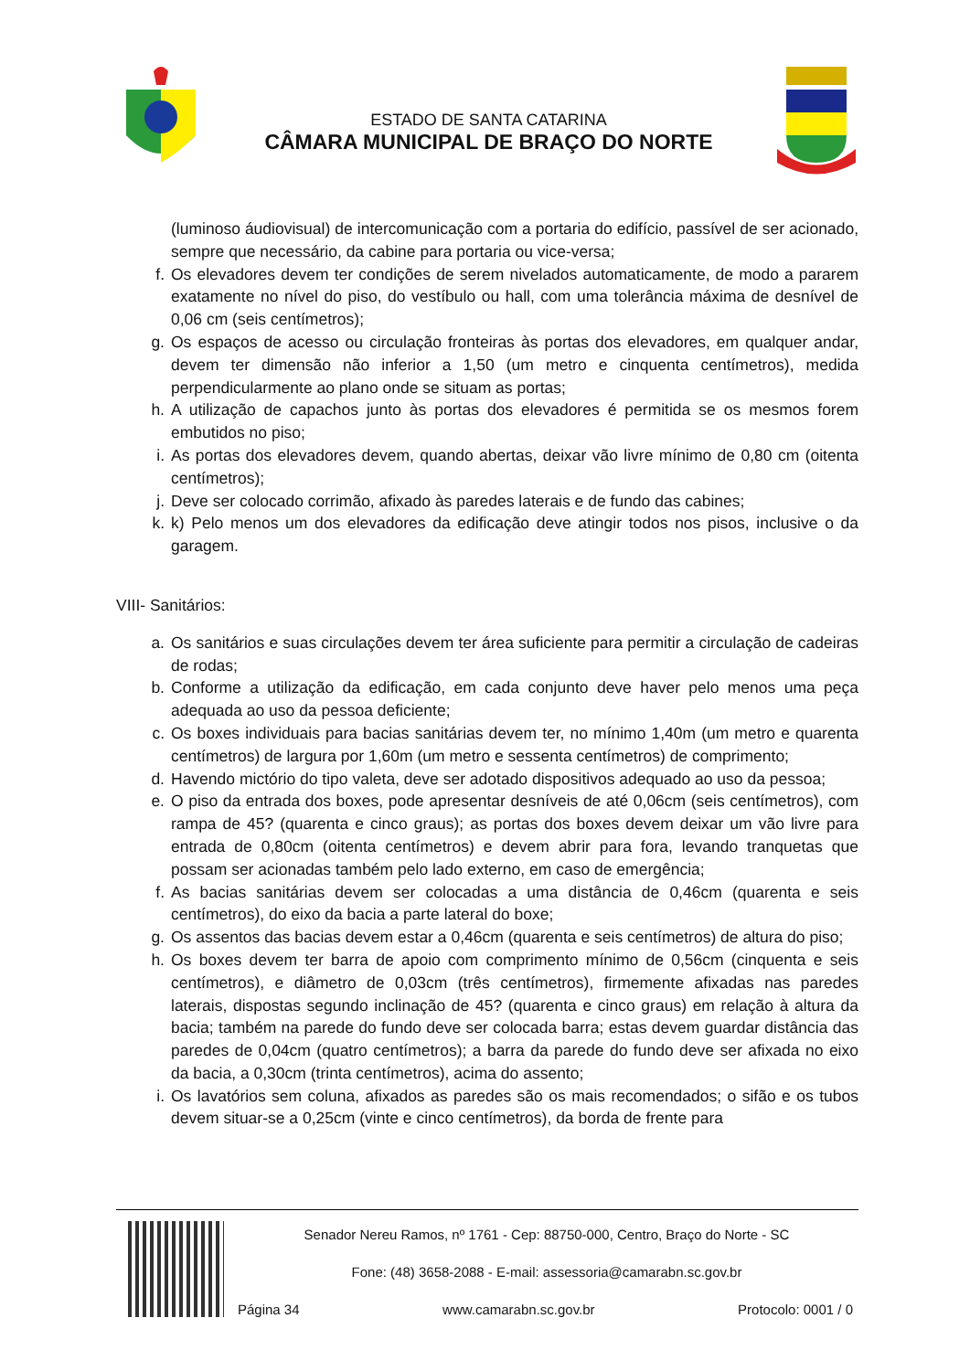ESTADO DE SANTA CATARINA
CÂMARA MUNICIPAL DE BRAÇO DO NORTE
(luminoso áudiovisual) de intercomunicação com a portaria do edifício, passível de ser acionado, sempre que necessário, da cabine para portaria ou vice-versa;
f. Os elevadores devem ter condições de serem nivelados automaticamente, de modo a pararem exatamente no nível do piso, do vestíbulo ou hall, com uma tolerância máxima de desnível de 0,06 cm (seis centímetros);
g. Os espaços de acesso ou circulação fronteiras às portas dos elevadores, em qualquer andar, devem ter dimensão não inferior a 1,50 (um metro e cinquenta centímetros), medida perpendicularmente ao plano onde se situam as portas;
h. A utilização de capachos junto às portas dos elevadores é permitida se os mesmos forem embutidos no piso;
i. As portas dos elevadores devem, quando abertas, deixar vão livre mínimo de 0,80 cm (oitenta centímetros);
j. Deve ser colocado corrimão, afixado às paredes laterais e de fundo das cabines;
k. k) Pelo menos um dos elevadores da edificação deve atingir todos nos pisos, inclusive o da garagem.
VIII- Sanitários:
a. Os sanitários e suas circulações devem ter área suficiente para permitir a circulação de cadeiras de rodas;
b. Conforme a utilização da edificação, em cada conjunto deve haver pelo menos uma peça adequada ao uso da pessoa deficiente;
c. Os boxes individuais para bacias sanitárias devem ter, no mínimo 1,40m (um metro e quarenta centímetros) de largura por 1,60m (um metro e sessenta centímetros) de comprimento;
d. Havendo mictório do tipo valeta, deve ser adotado dispositivos adequado ao uso da pessoa;
e. O piso da entrada dos boxes, pode apresentar desníveis de até 0,06cm (seis centímetros), com rampa de 45? (quarenta e cinco graus); as portas dos boxes devem deixar um vão livre para entrada de 0,80cm (oitenta centímetros) e devem abrir para fora, levando tranquetas que possam ser acionadas também pelo lado externo, em caso de emergência;
f. As bacias sanitárias devem ser colocadas a uma distância de 0,46cm (quarenta e seis centímetros), do eixo da bacia a parte lateral do boxe;
g. Os assentos das bacias devem estar a 0,46cm (quarenta e seis centímetros) de altura do piso;
h. Os boxes devem ter barra de apoio com comprimento mínimo de 0,56cm (cinquenta e seis centímetros), e diâmetro de 0,03cm (três centímetros), firmemente afixadas nas paredes laterais, dispostas segundo inclinação de 45? (quarenta e cinco graus) em relação à altura da bacia; também na parede do fundo deve ser colocada barra; estas devem guardar distância das paredes de 0,04cm (quatro centímetros); a barra da parede do fundo deve ser afixada no eixo da bacia, a 0,30cm (trinta centímetros), acima do assento;
i. Os lavatórios sem coluna, afixados as paredes são os mais recomendados; o sifão e os tubos devem situar-se a 0,25cm (vinte e cinco centímetros), da borda de frente para
Senador Nereu Ramos, nº 1761 - Cep: 88750-000, Centro, Braço do Norte - SC
Fone: (48) 3658-2088 - E-mail: assessoria@camarabn.sc.gov.br
Página 34 www.camarabn.sc.gov.br Protocolo: 0001 / 0